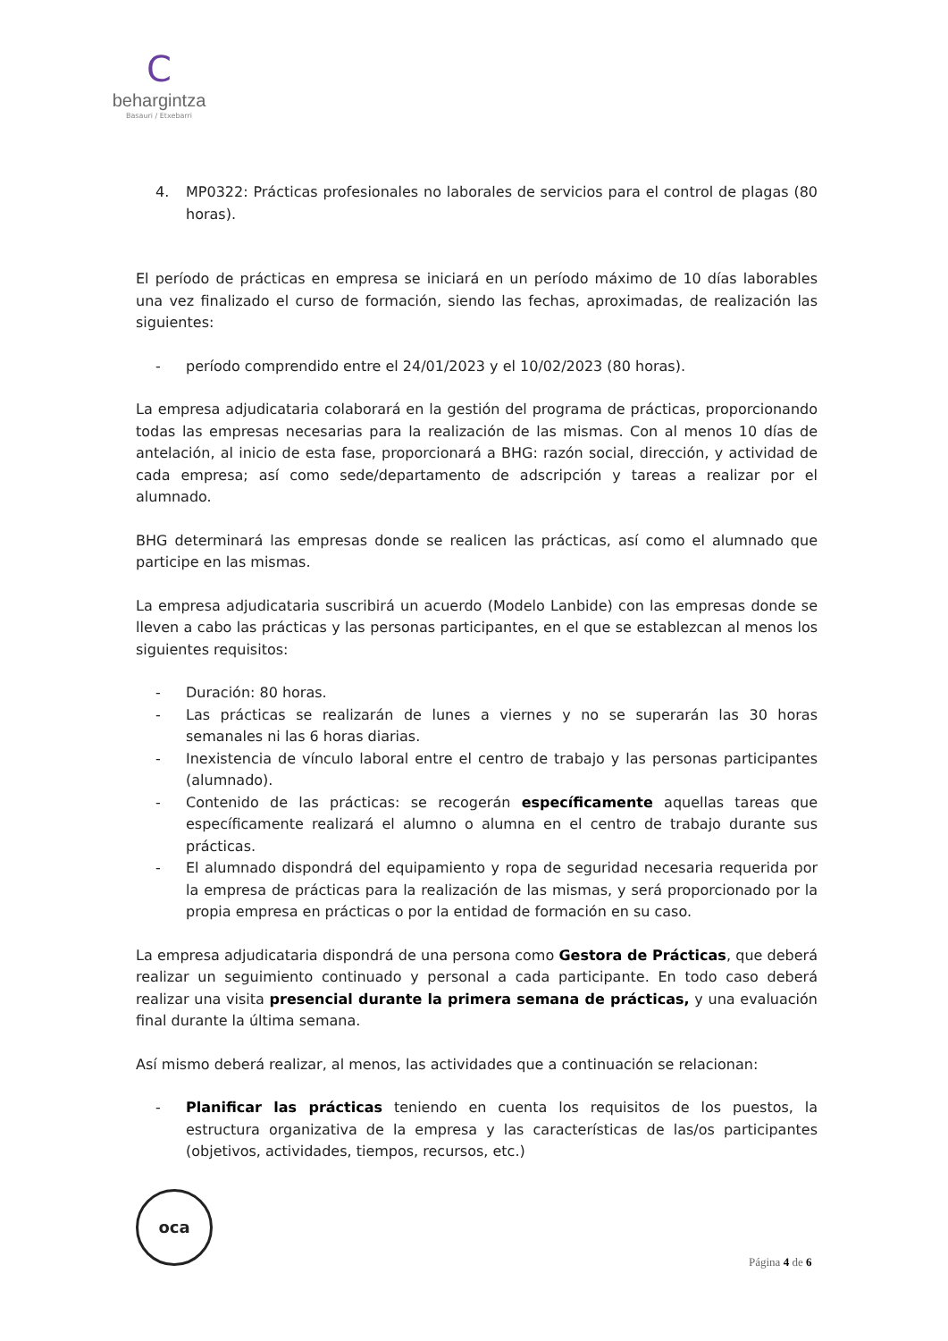C
behargintza
Basauri / Etxebarri
4. MP0322: Prácticas profesionales no laborales de servicios para el control de plagas (80 horas).
El período de prácticas en empresa se iniciará en un período máximo de 10 días laborables una vez finalizado el curso de formación, siendo las fechas, aproximadas, de realización las siguientes:
- período comprendido entre el 24/01/2023 y el 10/02/2023 (80 horas).
La empresa adjudicataria colaborará en la gestión del programa de prácticas, proporcionando todas las empresas necesarias para la realización de las mismas. Con al menos 10 días de antelación, al inicio de esta fase, proporcionará a BHG: razón social, dirección, y actividad de cada empresa; así como sede/departamento de adscripción y tareas a realizar por el alumnado.
BHG determinará las empresas donde se realicen las prácticas, así como el alumnado que participe en las mismas.
La empresa adjudicataria suscribirá un acuerdo (Modelo Lanbide) con las empresas donde se lleven a cabo las prácticas y las personas participantes, en el que se establezcan al menos los siguientes requisitos:
- Duración: 80 horas.
- Las prácticas se realizarán de lunes a viernes y no se superarán las 30 horas semanales ni las 6 horas diarias.
- Inexistencia de vínculo laboral entre el centro de trabajo y las personas participantes (alumnado).
- Contenido de las prácticas: se recogerán específicamente aquellas tareas que específicamente realizará el alumno o alumna en el centro de trabajo durante sus prácticas.
- El alumnado dispondrá del equipamiento y ropa de seguridad necesaria requerida por la empresa de prácticas para la realización de las mismas, y será proporcionado por la propia empresa en prácticas o por la entidad de formación en su caso.
La empresa adjudicataria dispondrá de una persona como Gestora de Prácticas, que deberá realizar un seguimiento continuado y personal a cada participante. En todo caso deberá realizar una visita presencial durante la primera semana de prácticas, y una evaluación final durante la última semana.
Así mismo deberá realizar, al menos, las actividades que a continuación se relacionan:
- Planificar las prácticas teniendo en cuenta los requisitos de los puestos, la estructura organizativa de la empresa y las características de las/os participantes (objetivos, actividades, tiempos, recursos, etc.)
oca
Página 4 de 6